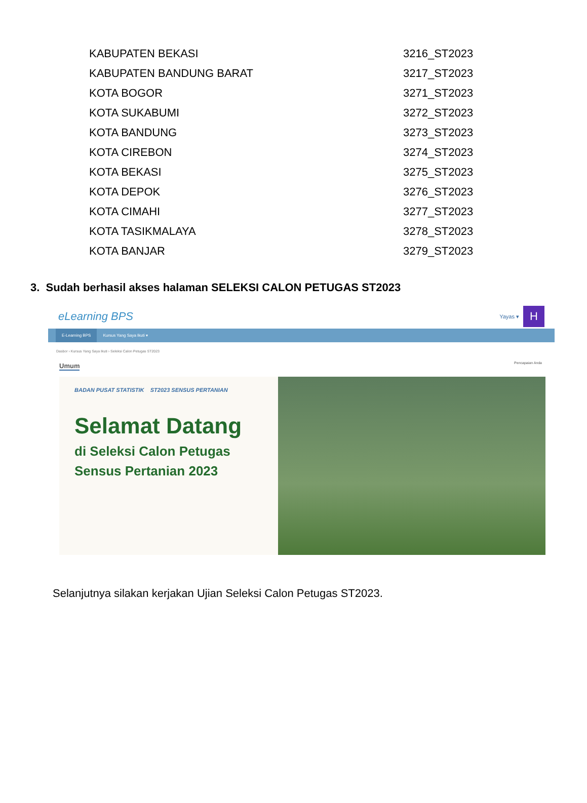| KABUPATEN BEKASI | 3216_ST2023 |
| KABUPATEN BANDUNG BARAT | 3217_ST2023 |
| KOTA BOGOR | 3271_ST2023 |
| KOTA SUKABUMI | 3272_ST2023 |
| KOTA BANDUNG | 3273_ST2023 |
| KOTA CIREBON | 3274_ST2023 |
| KOTA BEKASI | 3275_ST2023 |
| KOTA DEPOK | 3276_ST2023 |
| KOTA CIMAHI | 3277_ST2023 |
| KOTA TASIKMALAYA | 3278_ST2023 |
| KOTA BANJAR | 3279_ST2023 |
3. Sudah berhasil akses halaman SELEKSI CALON PETUGAS ST2023
eLearning BPS
Yayas ▾
H
E-Learning BPS Kursus Yang Saya Ikuti ▾
Dasbor › Kursus Yang Saya Ikuti › Seleksi Calon Petugas ST2023
Pencapaian Anda
Umum
BADAN PUSAT STATISTIK ST2023 SENSUS PERTANIAN
Selamat Datang
di Seleksi Calon Petugas
Sensus Pertanian 2023
Selanjutnya silakan kerjakan Ujian Seleksi Calon Petugas ST2023.